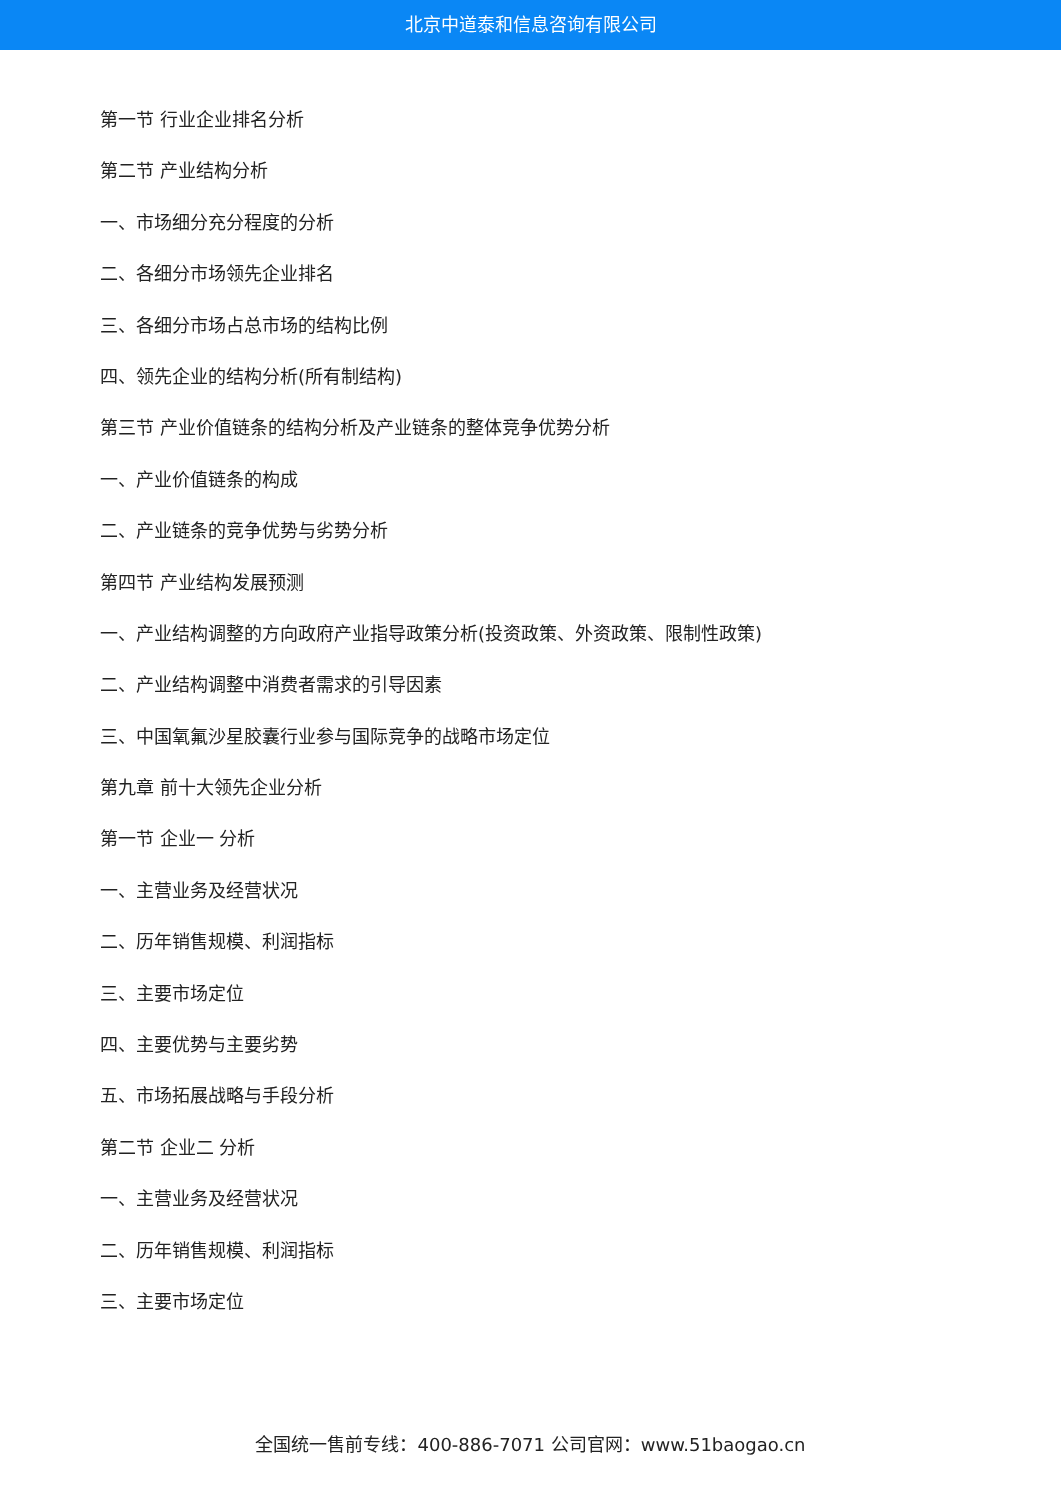北京中道泰和信息咨询有限公司
第一节 行业企业排名分析
第二节 产业结构分析
一、市场细分充分程度的分析
二、各细分市场领先企业排名
三、各细分市场占总市场的结构比例
四、领先企业的结构分析(所有制结构)
第三节 产业价值链条的结构分析及产业链条的整体竞争优势分析
一、产业价值链条的构成
二、产业链条的竞争优势与劣势分析
第四节 产业结构发展预测
一、产业结构调整的方向政府产业指导政策分析(投资政策、外资政策、限制性政策)
二、产业结构调整中消费者需求的引导因素
三、中国氧氟沙星胶囊行业参与国际竞争的战略市场定位
第九章 前十大领先企业分析
第一节 企业一 分析
一、主营业务及经营状况
二、历年销售规模、利润指标
三、主要市场定位
四、主要优势与主要劣势
五、市场拓展战略与手段分析
第二节 企业二 分析
一、主营业务及经营状况
二、历年销售规模、利润指标
三、主要市场定位
全国统一售前专线：400-886-7071 公司官网：www.51baogao.cn